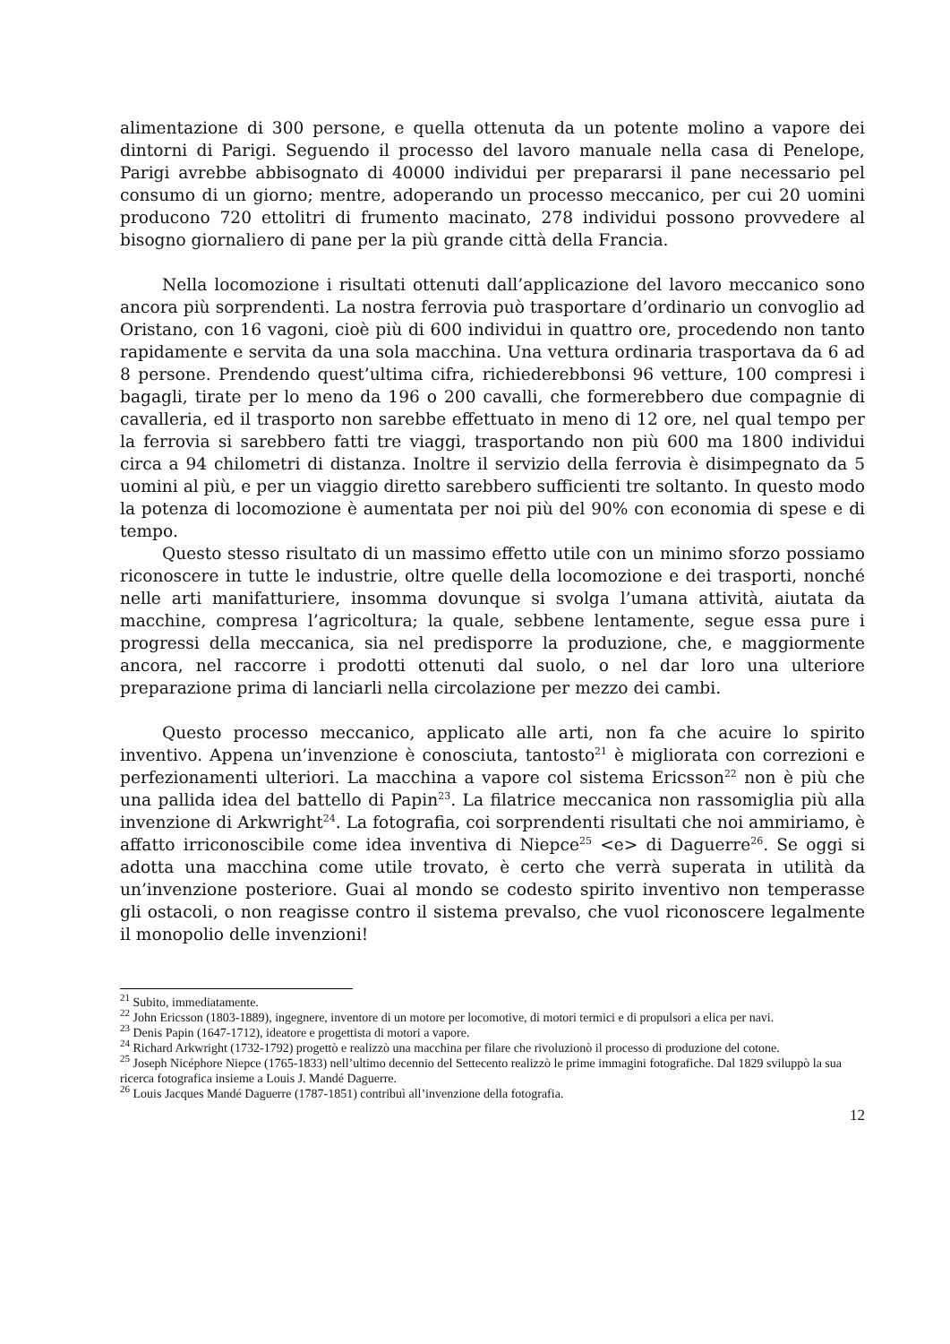alimentazione di 300 persone, e quella ottenuta da un potente molino a vapore dei dintorni di Parigi. Seguendo il processo del lavoro manuale nella casa di Penelope, Parigi avrebbe abbisognato di 40000 individui per prepararsi il pane necessario pel consumo di un giorno; mentre, adoperando un processo meccanico, per cui 20 uomini producono 720 ettolitri di frumento macinato, 278 individui possono provvedere al bisogno giornaliero di pane per la più grande città della Francia.
Nella locomozione i risultati ottenuti dall’applicazione del lavoro meccanico sono ancora più sorprendenti. La nostra ferrovia può trasportare d’ordinario un convoglio ad Oristano, con 16 vagoni, cioè più di 600 individui in quattro ore, procedendo non tanto rapidamente e servita da una sola macchina. Una vettura ordinaria trasportava da 6 ad 8 persone. Prendendo quest’ultima cifra, richiederebbonsi 96 vetture, 100 compresi i bagagli, tirate per lo meno da 196 o 200 cavalli, che formerebbero due compagnie di cavalleria, ed il trasporto non sarebbe effettuato in meno di 12 ore, nel qual tempo per la ferrovia si sarebbero fatti tre viaggi, trasportando non più 600 ma 1800 individui circa a 94 chilometri di distanza. Inoltre il servizio della ferrovia è disimpegnato da 5 uomini al più, e per un viaggio diretto sarebbero sufficienti tre soltanto. In questo modo la potenza di locomozione è aumentata per noi più del 90% con economia di spese e di tempo.
Questo stesso risultato di un massimo effetto utile con un minimo sforzo possiamo riconoscere in tutte le industrie, oltre quelle della locomozione e dei trasporti, nonché nelle arti manifatturiere, insomma dovunque si svolga l’umana attività, aiutata da macchine, compresa l’agricoltura; la quale, sebbene lentamente, segue essa pure i progressi della meccanica, sia nel predisporre la produzione, che, e maggiormente ancora, nel raccorre i prodotti ottenuti dal suolo, o nel dar loro una ulteriore preparazione prima di lanciarli nella circolazione per mezzo dei cambi.
Questo processo meccanico, applicato alle arti, non fa che acuire lo spirito inventivo. Appena un’invenzione è conosciuta, tantosto<sup>21</sup> è migliorata con correzioni e perfezionamenti ulteriori. La macchina a vapore col sistema Ericsson<sup>22</sup> non è più che una pallida idea del battello di Papin<sup>23</sup>. La filatrice meccanica non rassomiglia più alla invenzione di Arkwright<sup>24</sup>. La fotografia, coi sorprendenti risultati che noi ammiriamo, è affatto irriconoscibile come idea inventiva di Niepce<sup>25</sup> <e> di Daguerre<sup>26</sup>. Se oggi si adotta una macchina come utile trovato, è certo che verrà superata in utilità da un’invenzione posteriore. Guai al mondo se codesto spirito inventivo non temperasse gli ostacoli, o non reagisse contro il sistema prevalso, che vuol riconoscere legalmente il monopolio delle invenzioni!
<sup>21</sup> Subito, immediatamente.
<sup>22</sup> John Ericsson (1803-1889), ingegnere, inventore di un motore per locomotive, di motori termici e di propulsori a elica per navi.
<sup>23</sup> Denis Papin (1647-1712), ideatore e progettista di motori a vapore.
<sup>24</sup> Richard Arkwright (1732-1792) progettò e realizzò una macchina per filare che rivoluzionò il processo di produzione del cotone.
<sup>25</sup> Joseph Nicéphore Niepce (1765-1833) nell’ultimo decennio del Settecento realizzò le prime immagini fotografiche. Dal 1829 sviluppò la sua ricerca fotografica insieme a Louis J. Mandé Daguerre.
<sup>26</sup> Louis Jacques Mandé Daguerre (1787-1851) contribuì all’invenzione della fotografia.
12